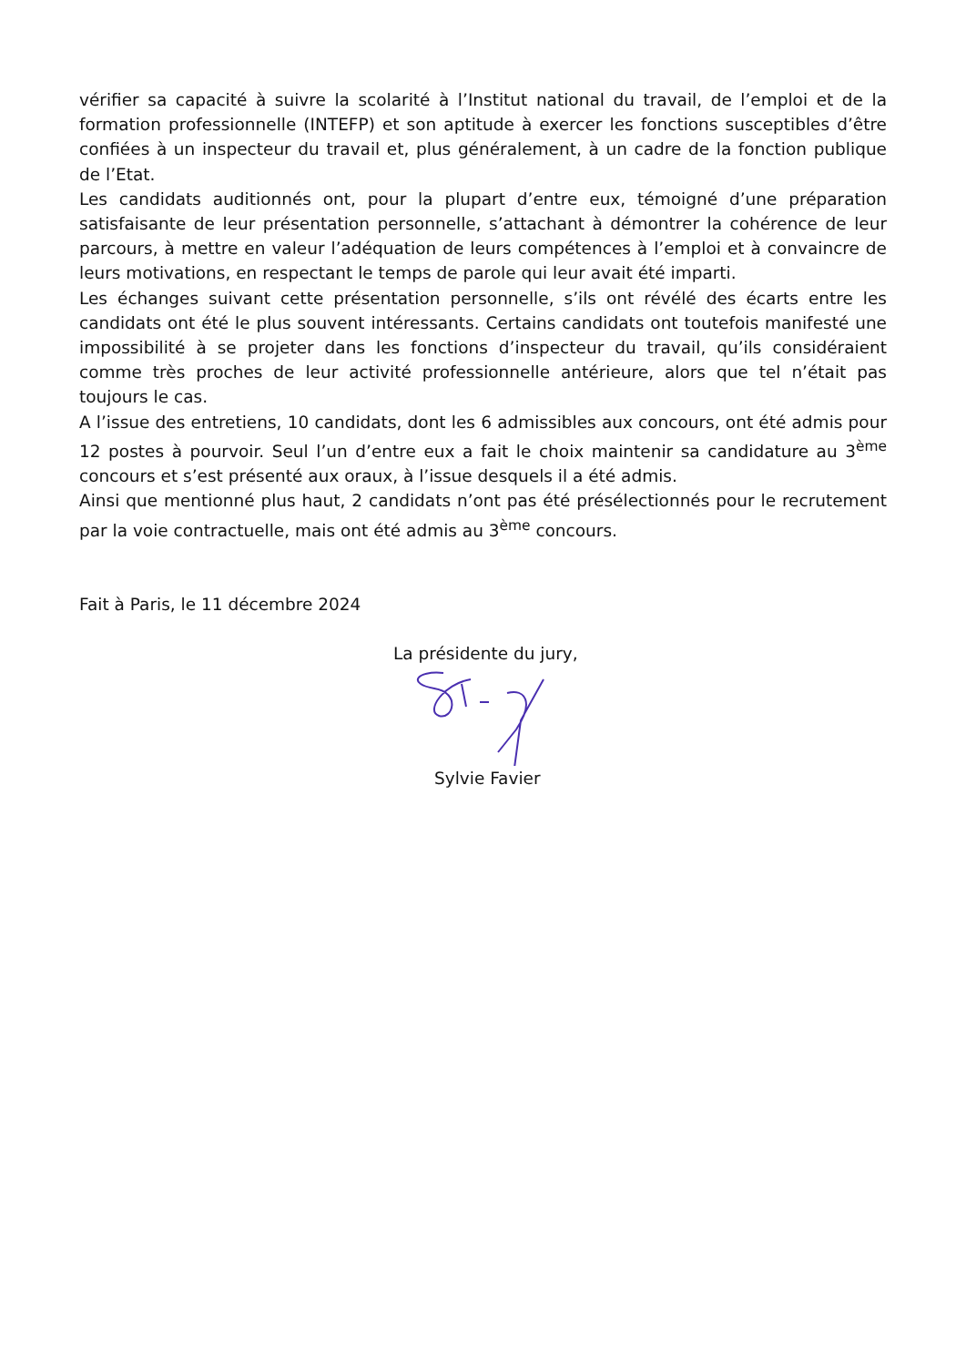vérifier sa capacité à suivre la scolarité à l’Institut national du travail, de l’emploi et de la formation professionnelle (INTEFP) et son aptitude à exercer les fonctions susceptibles d’être confiées à un inspecteur du travail et, plus généralement, à un cadre de la fonction publique de l’Etat.
Les candidats auditionnés ont, pour la plupart d’entre eux, témoigné d’une préparation satisfaisante de leur présentation personnelle, s’attachant à démontrer la cohérence de leur parcours, à mettre en valeur l’adéquation de leurs compétences à l’emploi et à convaincre de leurs motivations, en respectant le temps de parole qui leur avait été imparti.
Les échanges suivant cette présentation personnelle, s’ils ont révélé des écarts entre les candidats ont été le plus souvent intéressants. Certains candidats ont toutefois manifesté une impossibilité à se projeter dans les fonctions d’inspecteur du travail, qu’ils considéraient comme très proches de leur activité professionnelle antérieure, alors que tel n’était pas toujours le cas.
A l’issue des entretiens, 10 candidats, dont les 6 admissibles aux concours, ont été admis pour 12 postes à pourvoir. Seul l’un d’entre eux a fait le choix maintenir sa candidature au 3<sup>ème</sup> concours et s’est présenté aux oraux, à l’issue desquels il a été admis.
Ainsi que mentionné plus haut, 2 candidats n’ont pas été présélectionnés pour le recrutement par la voie contractuelle, mais ont été admis au 3<sup>ème</sup> concours.
Fait à Paris, le 11 décembre 2024
La présidente du jury,
Sylvie Favier